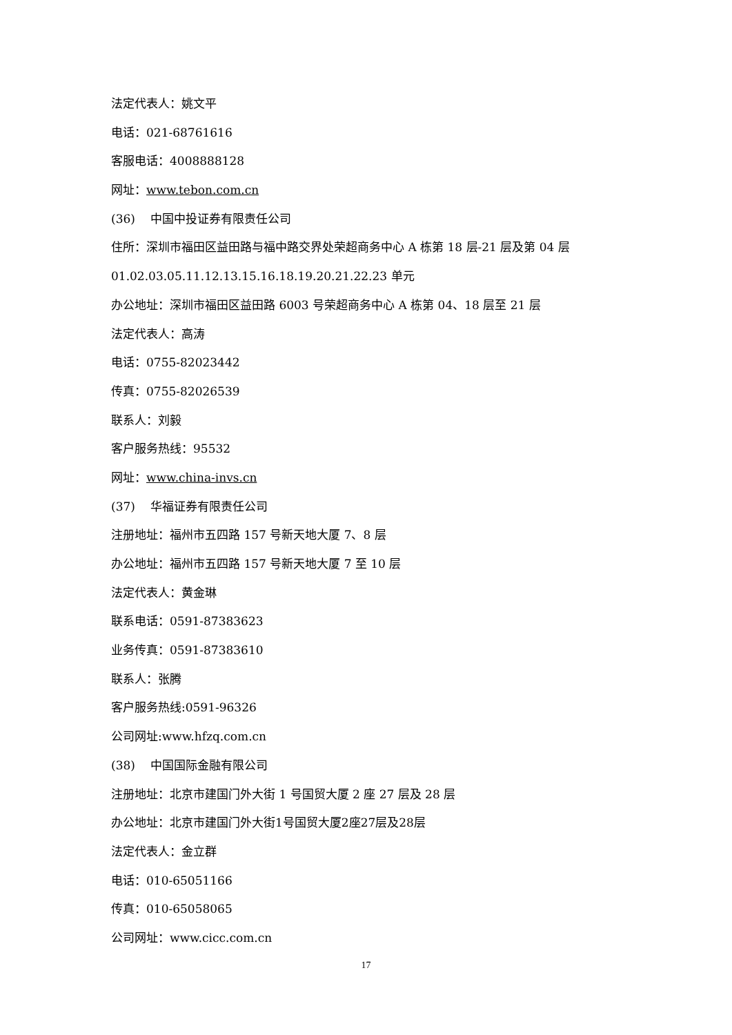法定代表人：姚文平
电话：021-68761616
客服电话：4008888128
网址：www.tebon.com.cn
(36) 中国中投证券有限责任公司
住所：深圳市福田区益田路与福中路交界处荣超商务中心 A 栋第 18 层-21 层及第 04 层
01.02.03.05.11.12.13.15.16.18.19.20.21.22.23 单元
办公地址：深圳市福田区益田路 6003 号荣超商务中心 A 栋第 04、18 层至 21 层
法定代表人：高涛
电话：0755-82023442
传真：0755-82026539
联系人：刘毅
客户服务热线：95532
网址：www.china-invs.cn
(37) 华福证券有限责任公司
注册地址：福州市五四路 157 号新天地大厦 7、8 层
办公地址：福州市五四路 157 号新天地大厦 7 至 10 层
法定代表人：黄金琳
联系电话：0591-87383623
业务传真：0591-87383610
联系人：张腾
客户服务热线:0591-96326
公司网址:www.hfzq.com.cn
(38) 中国国际金融有限公司
注册地址：北京市建国门外大街 1 号国贸大厦 2 座 27 层及 28 层
办公地址：北京市建国门外大街1号国贸大厦2座27层及28层
法定代表人：金立群
电话：010-65051166
传真：010-65058065
公司网址：www.cicc.com.cn
17